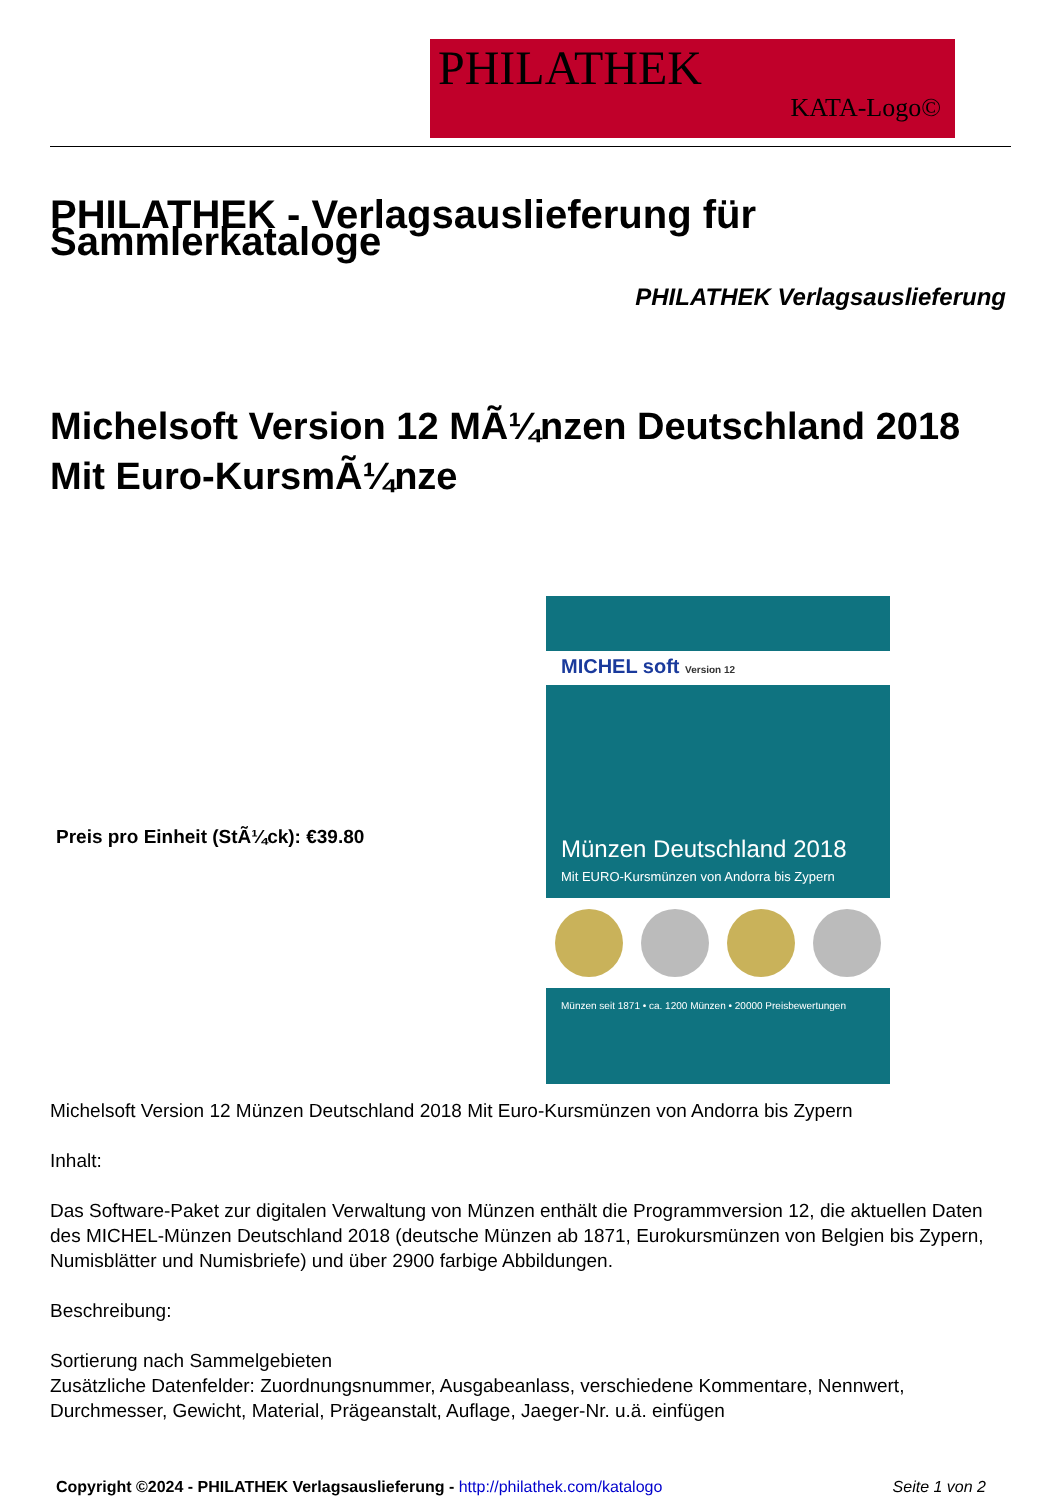PHILATHEK
KATA-Logo©
PHILATHEK - Verlagsauslieferung für Sammlerkataloge
PHILATHEK Verlagsauslieferung
Michelsoft Version 12 MÃ¼nzen Deutschland 2018 Mit Euro-KursmÃ¼nze
Preis pro Einheit (StÃ¼ck): €39.80
MICHEL soft Version 12
Münzen Deutschland 2018
Mit EURO-Kursmünzen von Andorra bis Zypern
Münzen seit 1871 • ca. 1200 Münzen • 20000 Preisbewertungen
Michelsoft Version 12 Münzen Deutschland 2018 Mit Euro-Kursmünzen von Andorra bis Zypern
Inhalt:
Das Software-Paket zur digitalen Verwaltung von Münzen enthält die Programmversion 12, die aktuellen Daten des MICHEL-Münzen Deutschland 2018 (deutsche Münzen ab 1871, Eurokursmünzen von Belgien bis Zypern, Numisblätter und Numisbriefe) und über 2900 farbige Abbildungen.
Beschreibung:
Sortierung nach Sammelgebieten
Zusätzliche Datenfelder: Zuordnungsnummer, Ausgabeanlass, verschiedene Kommentare, Nennwert, Durchmesser, Gewicht, Material, Prägeanstalt, Auflage, Jaeger-Nr. u.ä. einfügen
Copyright ©2024 - PHILATHEK Verlagsauslieferung - http://philathek.com/katalogo Seite 1 von 2